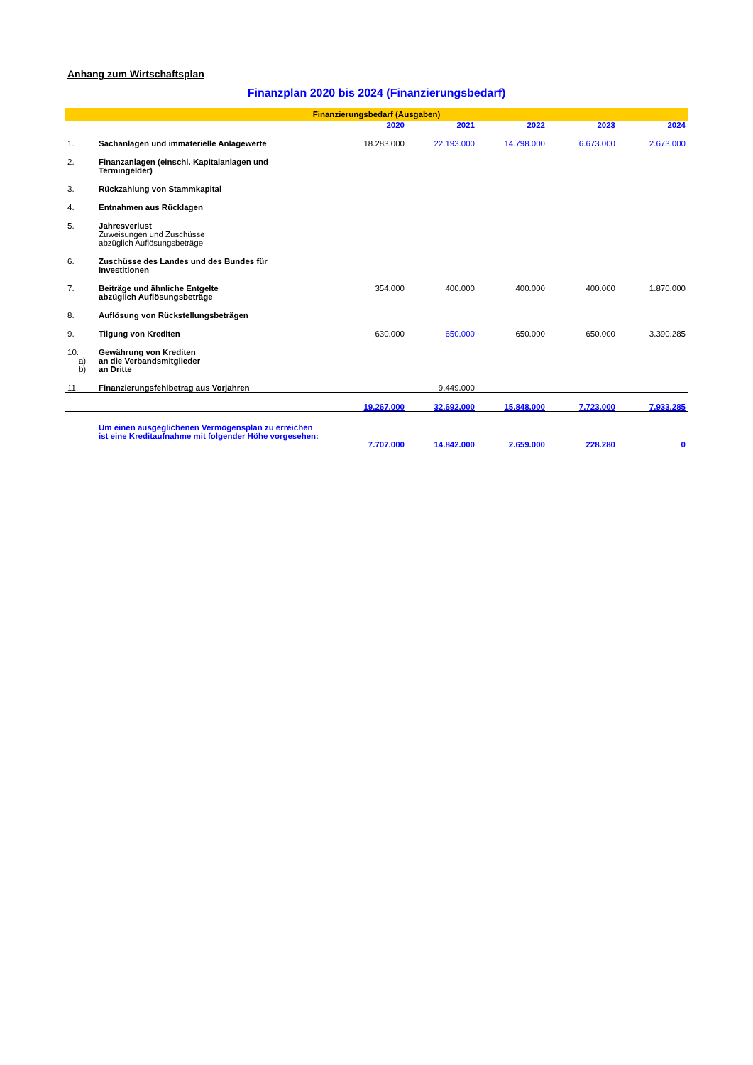Anhang zum Wirtschaftsplan
Finanzplan 2020 bis 2024 (Finanzierungsbedarf)
| Finanzierungsbedarf (Ausgaben) | | | | | | | |
| | | | 2020 | 2021 | 2022 | 2023 | 2024 |
| 1. | Sachanlagen und immaterielle Anlagewerte | | 18.283.000 | 22.193.000 | 14.798.000 | 6.673.000 | 2.673.000 |
| 2. | Finanzanlagen (einschl. Kapitalanlagen und Termingelder) | | | | | | |
| 3. | Rückzahlung von Stammkapital | | | | | | |
| 4. | Entnahmen aus Rücklagen | | | | | | |
| 5. | Jahresverlust Zuweisungen und Zuschüsse abzüglich Auflösungsbeträge | | | | | | |
| 6. | Zuschüsse des Landes und des Bundes für Investitionen | | | | | | |
| 7. | Beiträge und ähnliche Entgelte abzüglich Auflösungsbeträge | | 354.000 | 400.000 | 400.000 | 400.000 | 1.870.000 |
| 8. | Auflösung von Rückstellungsbeträgen | | | | | | |
| 9. | Tilgung von Krediten | | 630.000 | 650.000 | 650.000 | 650.000 | 3.390.285 |
| 10. a) b) | Gewährung von Krediten an die Verbandsmitglieder an Dritte | | | | | | |
| 11. | Finanzierungsfehlbetrag aus Vorjahren | | | 9.449.000 | | | |
| | | | 19.267.000 | 32.692.000 | 15.848.000 | 7.723.000 | 7.933.285 |
| | Um einen ausgeglichenen Vermögensplan zu erreichen ist eine Kreditaufnahme mit folgender Höhe vorgesehen: | | 7.707.000 | 14.842.000 | 2.659.000 | 228.280 | 0 |